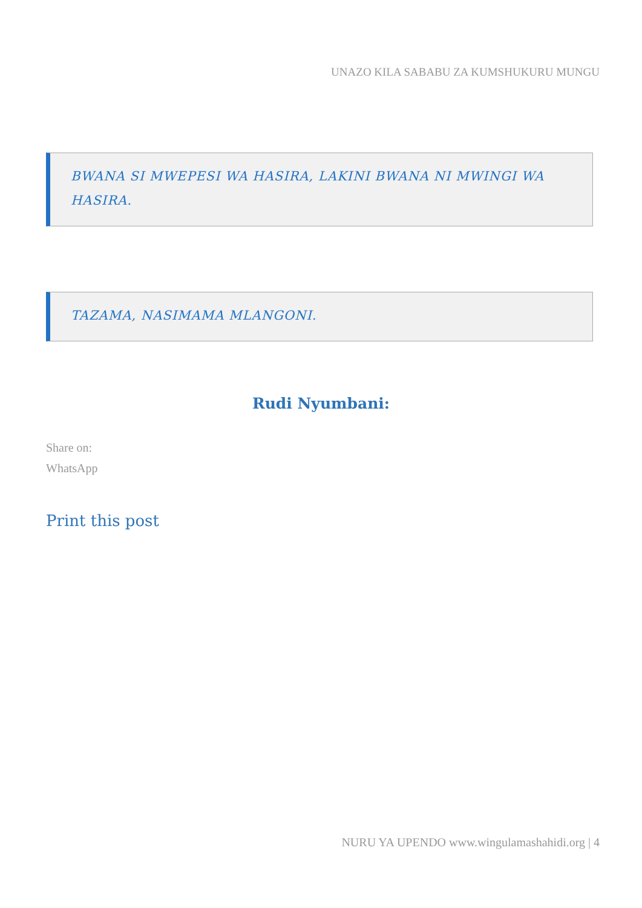UNAZO KILA SABABU ZA KUMSHUKURU MUNGU
BWANA SI MWEPESI WA HASIRA, LAKINI BWANA NI MWINGI WA HASIRA.
TAZAMA, NASIMAMA MLANGONI.
Rudi Nyumbani:
Share on:
WhatsApp
Print this post
NURU YA UPENDO www.wingulamashahidi.org | 4